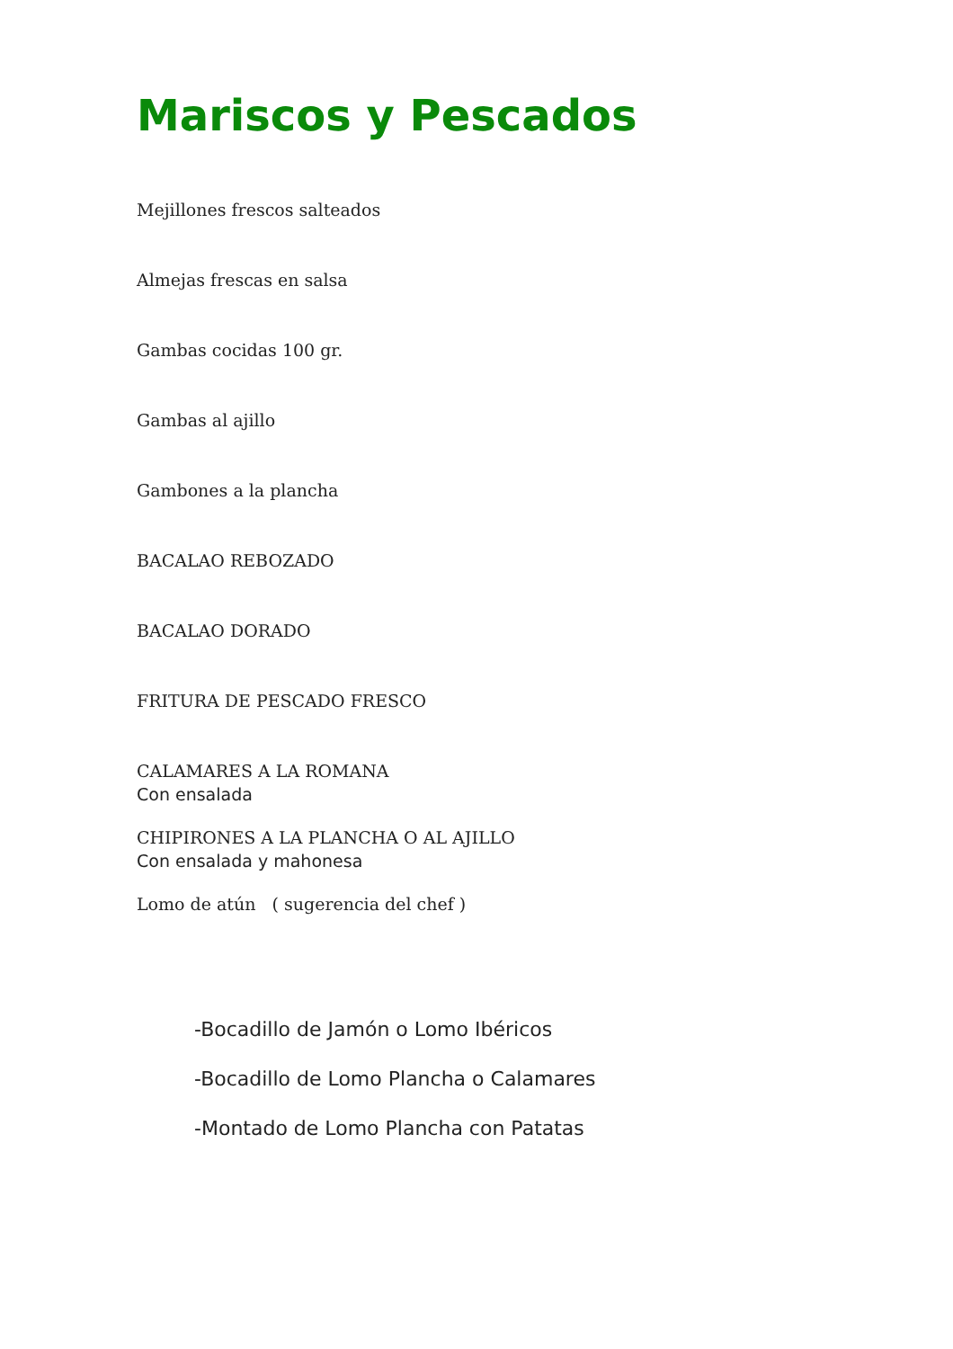Mariscos y Pescados
Mejillones frescos salteados
Almejas frescas en salsa
Gambas cocidas 100 gr.
Gambas al ajillo
Gambones a la plancha
BACALAO REBOZADO
BACALAO DORADO
FRITURA DE PESCADO FRESCO
CALAMARES A LA ROMANA
Con ensalada
CHIPIRONES A LA PLANCHA O AL AJILLO
Con ensalada y mahonesa
Lomo de atún ( sugerencia del chef )
-Bocadillo de Jamón o Lomo Ibéricos
-Bocadillo de Lomo Plancha o Calamares
-Montado de Lomo Plancha con Patatas